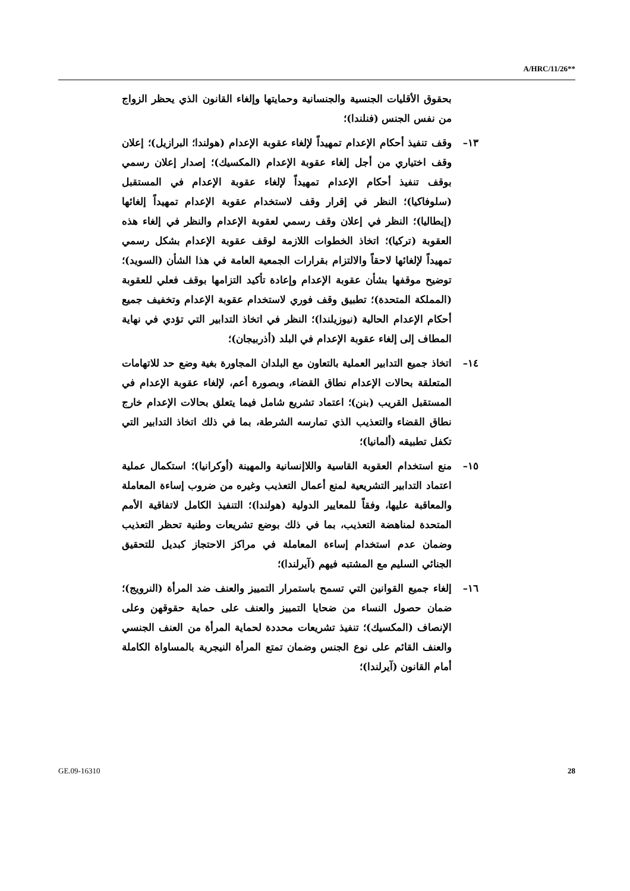A/HRC/11/26**
بحقوق الأقليات الجنسية والجنسانية وحمايتها وإلغاء القانون الذي يحظر الزواج من نفس الجنس (فنلندا)؛
١٣– وقف تنفيذ أحكام الإعدام تمهيداً لإلغاء عقوبة الإعدام (هولندا؛ البرازيل)؛ إعلان وقف اختياري من أجل إلغاء عقوبة الإعدام (المكسيك)؛ إصدار إعلان رسمي بوقف تنفيذ أحكام الإعدام تمهيداً لإلغاء عقوبة الإعدام في المستقبل (سلوفاكيا)؛ النظر في إقرار وقف لاستخدام عقوبة الإعدام تمهيداً إلغائها (إيطاليا)؛ النظر في إعلان وقف رسمي لعقوبة الإعدام والنظر في إلغاء هذه العقوبة (تركيا)؛ اتخاذ الخطوات اللازمة لوقف عقوبة الإعدام بشكل رسمي تمهيداً لإلغائها لاحقاً والالتزام بقرارات الجمعية العامة في هذا الشأن (السويد)؛ توضيح موقفها بشأن عقوبة الإعدام وإعادة تأكيد التزامها بوقف فعلي للعقوبة (المملكة المتحدة)؛ تطبيق وقف فوري لاستخدام عقوبة الإعدام وتخفيف جميع أحكام الإعدام الحالية (نيوزيلندا)؛ النظر في اتخاذ التدابير التي تؤدي في نهاية المطاف إلى إلغاء عقوبة الإعدام في البلد (أذربيجان)؛
١٤– اتخاذ جميع التدابير العملية بالتعاون مع البلدان المجاورة بغية وضع حد للاتهامات المتعلقة بحالات الإعدام نطاق القضاء، وبصورة أعم، لإلغاء عقوبة الإعدام في المستقبل القريب (بنن)؛ اعتماد تشريع شامل فيما يتعلق بحالات الإعدام خارج نطاق القضاء والتعذيب الذي تمارسه الشرطة، بما في ذلك اتخاذ التدابير التي تكفل تطبيقه (ألمانيا)؛
١٥– منع استخدام العقوبة القاسية واللاإنسانية والمهينة (أوكرانيا)؛ استكمال عملية اعتماد التدابير التشريعية لمنع أعمال التعذيب وغيره من ضروب إساءة المعاملة والمعاقبة عليها، وفقاً للمعايير الدولية (هولندا)؛ التنفيذ الكامل لاتفاقية الأمم المتحدة لمناهضة التعذيب، بما في ذلك بوضع تشريعات وطنية تحظر التعذيب وضمان عدم استخدام إساءة المعاملة في مراكز الاحتجاز كبديل للتحقيق الجنائي السليم مع المشتبه فيهم (آيرلندا)؛
١٦– إلغاء جميع القوانين التي تسمح باستمرار التمييز والعنف ضد المرأة (النرويج)؛ ضمان حصول النساء من ضحايا التمييز والعنف على حماية حقوقهن وعلى الإنصاف (المكسيك)؛ تنفيذ تشريعات محددة لحماية المرأة من العنف الجنسي والعنف القائم على نوع الجنس وضمان تمتع المرأة النيجرية بالمساواة الكاملة أمام القانون (آيرلندا)؛
GE.09-16310 28